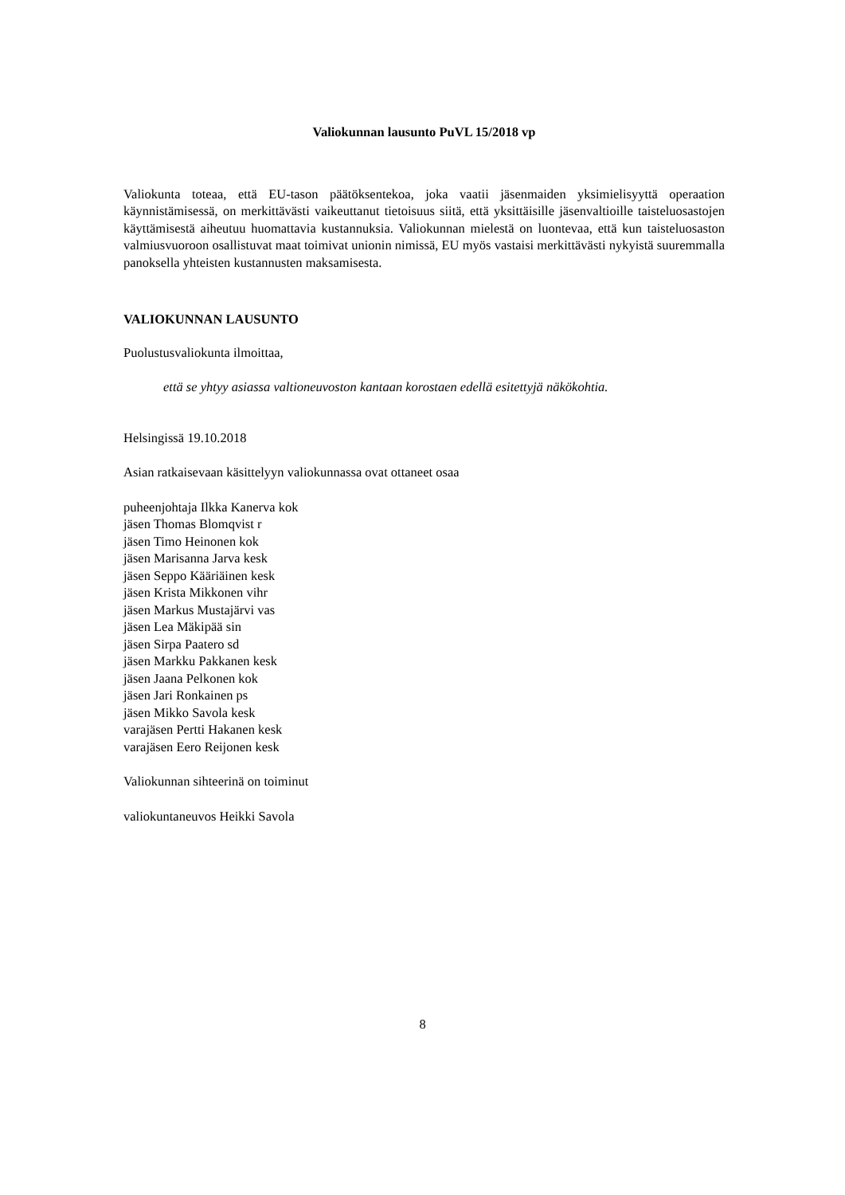Valiokunnan lausunto PuVL 15/2018 vp
Valiokunta toteaa, että EU-tason päätöksentekoa, joka vaatii jäsenmaiden yksimielisyyttä operaation käynnistämisessä, on merkittävästi vaikeuttanut tietoisuus siitä, että yksittäisille jäsenvaltioille taisteluosastojen käyttämisestä aiheutuu huomattavia kustannuksia. Valiokunnan mielestä on luontevaa, että kun taisteluosaston valmiusvuoroon osallistuvat maat toimivat unionin nimissä, EU myös vastaisi merkittävästi nykyistä suuremmalla panoksella yhteisten kustannusten maksamisesta.
VALIOKUNNAN LAUSUNTO
Puolustusvaliokunta ilmoittaa,
että se yhtyy asiassa valtioneuvoston kantaan korostaen edellä esitettyjä näkökohtia.
Helsingissä 19.10.2018
Asian ratkaisevaan käsittelyyn valiokunnassa ovat ottaneet osaa
puheenjohtaja Ilkka Kanerva kok
jäsen Thomas Blomqvist r
jäsen Timo Heinonen kok
jäsen Marisanna Jarva kesk
jäsen Seppo Kääriäinen kesk
jäsen Krista Mikkonen vihr
jäsen Markus Mustajärvi vas
jäsen Lea Mäkipää sin
jäsen Sirpa Paatero sd
jäsen Markku Pakkanen kesk
jäsen Jaana Pelkonen kok
jäsen Jari Ronkainen ps
jäsen Mikko Savola kesk
varajäsen Pertti Hakanen kesk
varajäsen Eero Reijonen kesk
Valiokunnan sihteerinä on toiminut
valiokuntaneuvos Heikki Savola
8